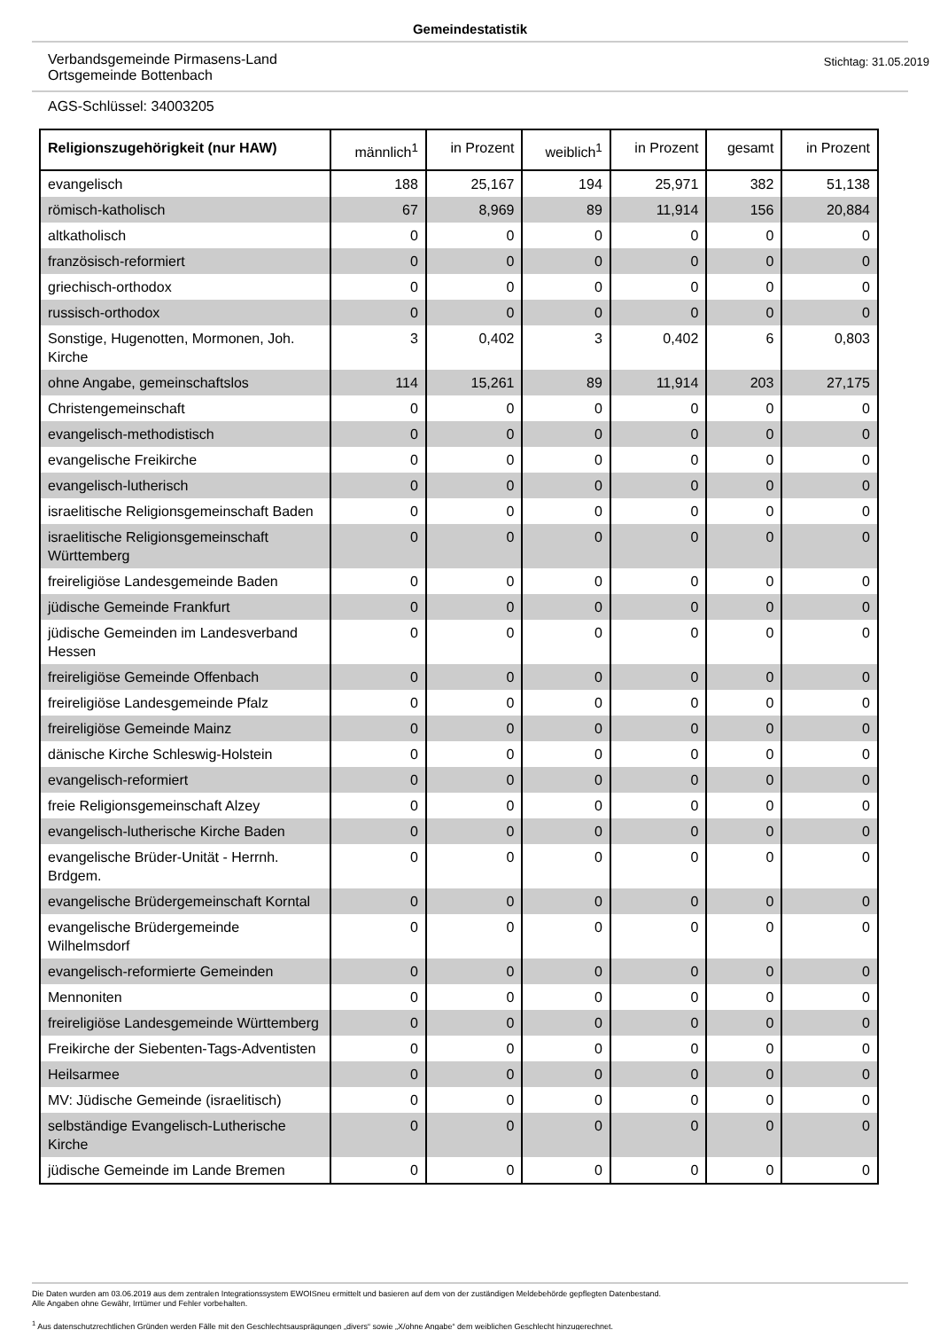Gemeindestatistik
Verbandsgemeinde Pirmasens-Land
Ortsgemeinde Bottenbach
Stichtag: 31.05.2019
AGS-Schlüssel: 34003205
| Religionszugehörigkeit (nur HAW) | männlich<sup>1</sup> | in Prozent | weiblich<sup>1</sup> | in Prozent | gesamt | in Prozent |
| --- | --- | --- | --- | --- | --- | --- |
| evangelisch | 188 | 25,167 | 194 | 25,971 | 382 | 51,138 |
| römisch-katholisch | 67 | 8,969 | 89 | 11,914 | 156 | 20,884 |
| altkatholisch | 0 | 0 | 0 | 0 | 0 | 0 |
| französisch-reformiert | 0 | 0 | 0 | 0 | 0 | 0 |
| griechisch-orthodox | 0 | 0 | 0 | 0 | 0 | 0 |
| russisch-orthodox | 0 | 0 | 0 | 0 | 0 | 0 |
| Sonstige, Hugenotten, Mormonen, Joh. Kirche | 3 | 0,402 | 3 | 0,402 | 6 | 0,803 |
| ohne Angabe, gemeinschaftslos | 114 | 15,261 | 89 | 11,914 | 203 | 27,175 |
| Christengemeinschaft | 0 | 0 | 0 | 0 | 0 | 0 |
| evangelisch-methodistisch | 0 | 0 | 0 | 0 | 0 | 0 |
| evangelische Freikirche | 0 | 0 | 0 | 0 | 0 | 0 |
| evangelisch-lutherisch | 0 | 0 | 0 | 0 | 0 | 0 |
| israelitische Religionsgemeinschaft Baden | 0 | 0 | 0 | 0 | 0 | 0 |
| israelitische Religionsgemeinschaft Württemberg | 0 | 0 | 0 | 0 | 0 | 0 |
| freireligiöse Landesgemeinde Baden | 0 | 0 | 0 | 0 | 0 | 0 |
| jüdische Gemeinde Frankfurt | 0 | 0 | 0 | 0 | 0 | 0 |
| jüdische Gemeinden im Landesverband Hessen | 0 | 0 | 0 | 0 | 0 | 0 |
| freireligiöse Gemeinde Offenbach | 0 | 0 | 0 | 0 | 0 | 0 |
| freireligiöse Landesgemeinde Pfalz | 0 | 0 | 0 | 0 | 0 | 0 |
| freireligiöse Gemeinde Mainz | 0 | 0 | 0 | 0 | 0 | 0 |
| dänische Kirche Schleswig-Holstein | 0 | 0 | 0 | 0 | 0 | 0 |
| evangelisch-reformiert | 0 | 0 | 0 | 0 | 0 | 0 |
| freie Religionsgemeinschaft Alzey | 0 | 0 | 0 | 0 | 0 | 0 |
| evangelisch-lutherische Kirche Baden | 0 | 0 | 0 | 0 | 0 | 0 |
| evangelische Brüder-Unität - Herrnh. Brdgem. | 0 | 0 | 0 | 0 | 0 | 0 |
| evangelische Brüdergemeinschaft Korntal | 0 | 0 | 0 | 0 | 0 | 0 |
| evangelische Brüdergemeinde Wilhelmsdorf | 0 | 0 | 0 | 0 | 0 | 0 |
| evangelisch-reformierte Gemeinden | 0 | 0 | 0 | 0 | 0 | 0 |
| Mennoniten | 0 | 0 | 0 | 0 | 0 | 0 |
| freireligiöse Landesgemeinde Württemberg | 0 | 0 | 0 | 0 | 0 | 0 |
| Freikirche der Siebenten-Tags-Adventisten | 0 | 0 | 0 | 0 | 0 | 0 |
| Heilsarmee | 0 | 0 | 0 | 0 | 0 | 0 |
| MV: Jüdische Gemeinde (israelitisch) | 0 | 0 | 0 | 0 | 0 | 0 |
| selbständige Evangelisch-Lutherische Kirche | 0 | 0 | 0 | 0 | 0 | 0 |
| jüdische Gemeinde im Lande Bremen | 0 | 0 | 0 | 0 | 0 | 0 |
Die Daten wurden am 03.06.2019 aus dem zentralen Integrationssystem EWOISneu ermittelt und basieren auf dem von der zuständigen Meldebehörde gepflegten Datenbestand.
Alle Angaben ohne Gewähr, Irrtümer und Fehler vorbehalten.
<sup>1</sup> Aus datenschutzrechtlichen Gründen werden Fälle mit den Geschlechtsausprägungen „divers“ sowie „X/ohne Angabe“ dem weiblichen Geschlecht hinzugerechnet.